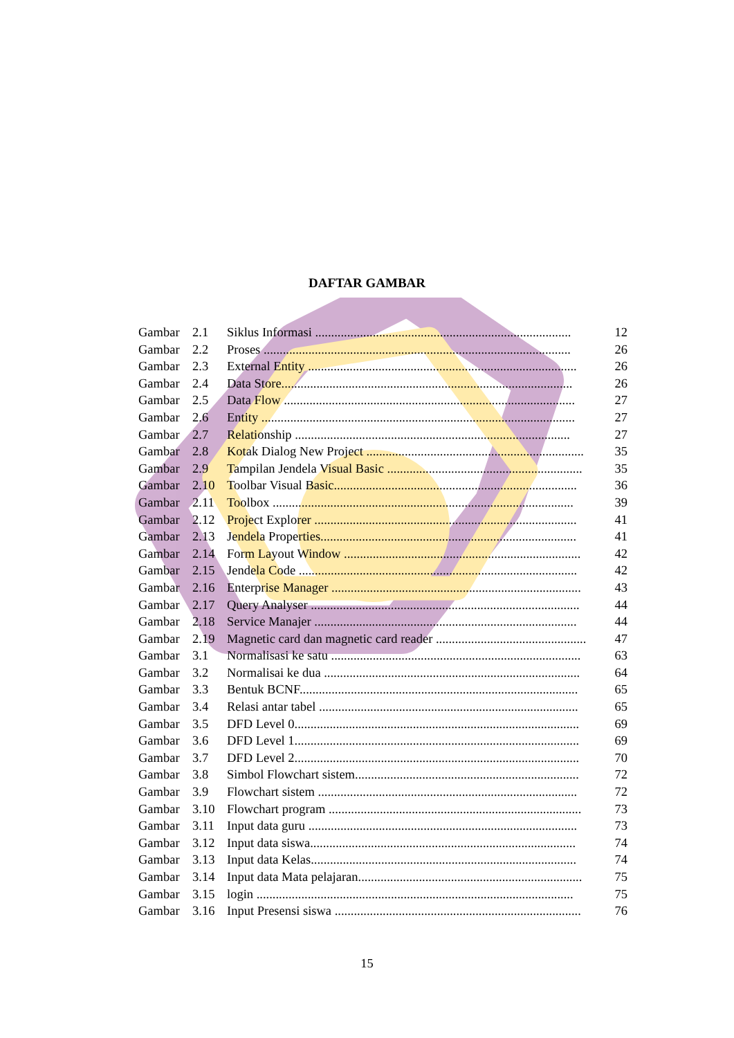DAFTAR GAMBAR
| Gambar | 2.1 | Siklus Informasi ................................................................................ | 12 |
| Gambar | 2.2 | Proses ................................................................................................ | 26 |
| Gambar | 2.3 | External Entity .................................................................................... | 26 |
| Gambar | 2.4 | Data Store........................................................................................... | 26 |
| Gambar | 2.5 | Data Flow ........................................................................................... | 27 |
| Gambar | 2.6 | Entity .................................................................................................. | 27 |
| Gambar | 2.7 | Relationship ...................................................................................... | 27 |
| Gambar | 2.8 | Kotak Dialog New Project .................................................................... | 35 |
| Gambar | 2.9 | Tampilan Jendela Visual Basic ............................................................. | 35 |
| Gambar | 2.10 | Toolbar Visual Basic............................................................................ | 36 |
| Gambar | 2.11 | Toolbox .............................................................................................. | 39 |
| Gambar | 2.12 | Project Explorer .................................................................................. | 41 |
| Gambar | 2.13 | Jendela Properties................................................................................ | 41 |
| Gambar | 2.14 | Form Layout Window .......................................................................... | 42 |
| Gambar | 2.15 | Jendela Code ....................................................................................... | 42 |
| Gambar | 2.16 | Enterprise Manager .............................................................................. | 43 |
| Gambar | 2.17 | Query Analyser .................................................................................... | 44 |
| Gambar | 2.18 | Service Manajer .................................................................................. | 44 |
| Gambar | 2.19 | Magnetic card dan magnetic card reader ............................................... | 47 |
| Gambar | 3.1 | Normalisasi ke satu .............................................................................. | 63 |
| Gambar | 3.2 | Normalisai ke dua ................................................................................ | 64 |
| Gambar | 3.3 | Bentuk BCNF....................................................................................... | 65 |
| Gambar | 3.4 | Relasi antar tabel ................................................................................. | 65 |
| Gambar | 3.5 | DFD Level 0......................................................................................... | 69 |
| Gambar | 3.6 | DFD Level 1......................................................................................... | 69 |
| Gambar | 3.7 | DFD Level 2......................................................................................... | 70 |
| Gambar | 3.8 | Simbol Flowchart sistem...................................................................... | 72 |
| Gambar | 3.9 | Flowchart sistem ................................................................................. | 72 |
| Gambar | 3.10 | Flowchart program ............................................................................... | 73 |
| Gambar | 3.11 | Input data guru .................................................................................... | 73 |
| Gambar | 3.12 | Input data siswa................................................................................... | 74 |
| Gambar | 3.13 | Input data Kelas................................................................................... | 74 |
| Gambar | 3.14 | Input data Mata pelajaran...................................................................... | 75 |
| Gambar | 3.15 | login ................................................................................................... | 75 |
| Gambar | 3.16 | Input Presensi siswa ............................................................................. | 76 |
15